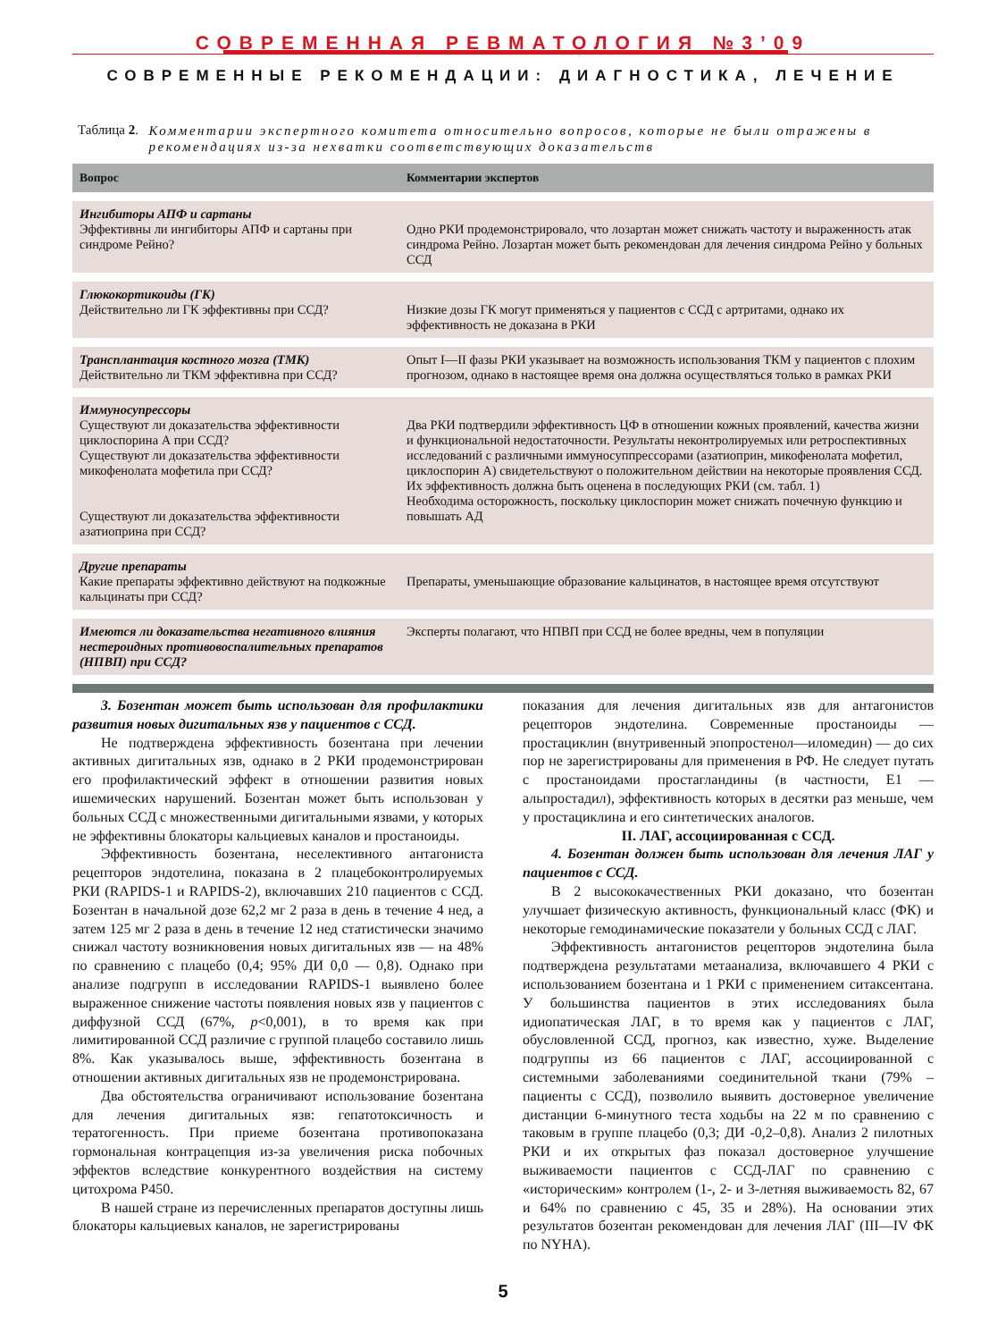СОВРЕМЕННАЯ РЕВМАТОЛОГИЯ №3’09
СОВРЕМЕННЫЕ РЕКОМЕНДАЦИИ: ДИАГНОСТИКА, ЛЕЧЕНИЕ
Таблица 2.
Комментарии экспертного комитета относительно вопросов, которые не были отражены в рекомендациях из-за нехватки соответствующих доказательств
| Вопрос | Комментарии экспертов |
| --- | --- |
| Ингибиторы АПФ и сартаны Эффективны ли ингибиторы АПФ и сартаны при синдроме Рейно? | Одно РКИ продемонстрировало, что лозартан может снижать частоту и выраженность атак синдрома Рейно. Лозартан может быть рекомендован для лечения синдрома Рейно у больных ССД |
| Глюкокортикоиды (ГК) Действительно ли ГК эффективны при ССД? | Низкие дозы ГК могут применяться у пациентов с ССД с артритами, однако их эффективность не доказана в РКИ |
| Трансплантация костного мозга (ТМК) Действительно ли ТКМ эффективна при ССД? | Опыт I—II фазы РКИ указывает на возможность использования ТКМ у пациентов с плохим прогнозом, однако в настоящее время она должна осуществляться только в рамках РКИ |
| Иммуносупрессоры Существуют ли доказательства эффективности циклоспорина А при ССД? Существуют ли доказательства эффективности микофенолата мофетила при ССД? Существуют ли доказательства эффективности азатиоприна при ССД? | Два РКИ подтвердили эффективность ЦФ в отношении кожных проявлений, качества жизни и функциональной недостаточности. Результаты неконтролируемых или ретроспективных исследований с различными иммуносуппрессорами (азатиоприн, микофенолата мофетил, циклоспорин А) свидетельствуют о положительном действии на некоторые проявления ССД. Их эффективность должна быть оценена в последующих РКИ (см. табл. 1) Необходима осторожность, поскольку циклоспорин может снижать почечную функцию и повышать АД |
| Другие препараты Какие препараты эффективно действуют на подкожные кальцинаты при ССД? | Препараты, уменьшающие образование кальцинатов, в настоящее время отсутствуют |
| Имеются ли доказательства негативного влияния нестероидных противовоспалительных препаратов (НПВП) при ССД? | Эксперты полагают, что НПВП при ССД не более вредны, чем в популяции |
3. Бозентан может быть использован для профилактики развития новых дигитальных язв у пациентов с ССД.
Не подтверждена эффективность бозентана при лечении активных дигитальных язв, однако в 2 РКИ продемонстрирован его профилактический эффект в отношении развития новых ишемических нарушений. Бозентан может быть использован у больных ССД с множественными дигитальными язвами, у которых не эффективны блокаторы кальциевых каналов и простаноиды.
Эффективность бозентана, неселективного антагониста рецепторов эндотелина, показана в 2 плацебоконтролируемых РКИ (RAPIDS-1 и RAPIDS-2), включавших 210 пациентов с ССД. Бозентан в начальной дозе 62,2 мг 2 раза в день в течение 4 нед, а затем 125 мг 2 раза в день в течение 12 нед статистически значимо снижал частоту возникновения новых дигитальных язв — на 48% по сравнению с плацебо (0,4; 95% ДИ 0,0 — 0,8). Однако при анализе подгрупп в исследовании RAPIDS-1 выявлено более выраженное снижение частоты появления новых язв у пациентов с диффузной ССД (67%, p<0,001), в то время как при лимитированной ССД различие с группой плацебо составило лишь 8%. Как указывалось выше, эффективность бозентана в отношении активных дигитальных язв не продемонстрирована.
Два обстоятельства ограничивают использование бозентана для лечения дигитальных язв: гепатотоксичность и тератогенность. При приеме бозентана противопоказана гормональная контрацепция из-за увеличения риска побочных эффектов вследствие конкурентного воздействия на систему цитохрома P450.
В нашей стране из перечисленных препаратов доступны лишь блокаторы кальциевых каналов, не зарегистрированы
показания для лечения дигитальных язв для антагонистов рецепторов эндотелина. Современные простаноиды — простациклин (внутривенный эпопростенол—иломедин) — до сих пор не зарегистрированы для применения в РФ. Не следует путать с простаноидами простагландины (в частности, Е1 — альпростадил), эффективность которых в десятки раз меньше, чем у простациклина и его синтетических аналогов.
II. ЛАГ, ассоциированная с ССД.
4. Бозентан должен быть использован для лечения ЛАГ у пациентов с ССД.
В 2 высококачественных РКИ доказано, что бозентан улучшает физическую активность, функциональный класс (ФК) и некоторые гемодинамические показатели у больных ССД с ЛАГ.
Эффективность антагонистов рецепторов эндотелина была подтверждена результатами метаанализа, включавшего 4 РКИ с использованием бозентана и 1 РКИ с применением ситаксентана. У большинства пациентов в этих исследованиях была идиопатическая ЛАГ, в то время как у пациентов с ЛАГ, обусловленной ССД, прогноз, как известно, хуже. Выделение подгруппы из 66 пациентов с ЛАГ, ассоциированной с системными заболеваниями соединительной ткани (79% – пациенты с ССД), позволило выявить достоверное увеличение дистанции 6-минутного теста ходьбы на 22 м по сравнению с таковым в группе плацебо (0,3; ДИ -0,2–0,8). Анализ 2 пилотных РКИ и их открытых фаз показал достоверное улучшение выживаемости пациентов с ССД-ЛАГ по сравнению с «историческим» контролем (1-, 2- и 3-летняя выживаемость 82, 67 и 64% по сравнению с 45, 35 и 28%). На основании этих результатов бозентан рекомендован для лечения ЛАГ (III—IV ФК по NYHA).
5